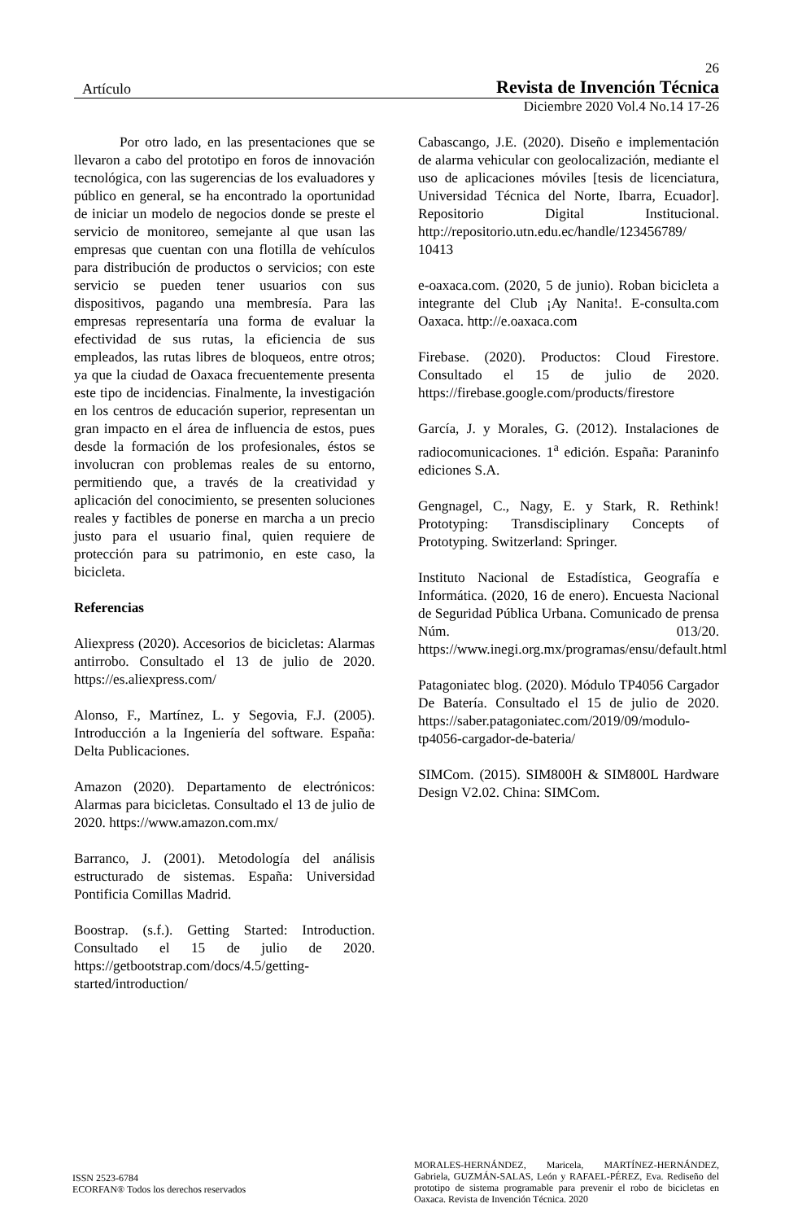26
Artículo Revista de Invención Técnica
Diciembre 2020 Vol.4 No.14 17-26
Por otro lado, en las presentaciones que se llevaron a cabo del prototipo en foros de innovación tecnológica, con las sugerencias de los evaluadores y público en general, se ha encontrado la oportunidad de iniciar un modelo de negocios donde se preste el servicio de monitoreo, semejante al que usan las empresas que cuentan con una flotilla de vehículos para distribución de productos o servicios; con este servicio se pueden tener usuarios con sus dispositivos, pagando una membresía. Para las empresas representaría una forma de evaluar la efectividad de sus rutas, la eficiencia de sus empleados, las rutas libres de bloqueos, entre otros; ya que la ciudad de Oaxaca frecuentemente presenta este tipo de incidencias. Finalmente, la investigación en los centros de educación superior, representan un gran impacto en el área de influencia de estos, pues desde la formación de los profesionales, éstos se involucran con problemas reales de su entorno, permitiendo que, a través de la creatividad y aplicación del conocimiento, se presenten soluciones reales y factibles de ponerse en marcha a un precio justo para el usuario final, quien requiere de protección para su patrimonio, en este caso, la bicicleta.
Referencias
Aliexpress (2020). Accesorios de bicicletas: Alarmas antirrobo. Consultado el 13 de julio de 2020. https://es.aliexpress.com/
Alonso, F., Martínez, L. y Segovia, F.J. (2005). Introducción a la Ingeniería del software. España: Delta Publicaciones.
Amazon (2020). Departamento de electrónicos: Alarmas para bicicletas. Consultado el 13 de julio de 2020. https://www.amazon.com.mx/
Barranco, J. (2001). Metodología del análisis estructurado de sistemas. España: Universidad Pontificia Comillas Madrid.
Boostrap. (s.f.). Getting Started: Introduction. Consultado el 15 de julio de 2020. https://getbootstrap.com/docs/4.5/getting-started/introduction/
Cabascango, J.E. (2020). Diseño e implementación de alarma vehicular con geolocalización, mediante el uso de aplicaciones móviles [tesis de licenciatura, Universidad Técnica del Norte, Ibarra, Ecuador]. Repositorio Digital Institucional. http://repositorio.utn.edu.ec/handle/123456789/ 10413
e-oaxaca.com. (2020, 5 de junio). Roban bicicleta a integrante del Club ¡Ay Nanita!. E-consulta.com Oaxaca. http://e.oaxaca.com
Firebase. (2020). Productos: Cloud Firestore. Consultado el 15 de julio de 2020. https://firebase.google.com/products/firestore
García, J. y Morales, G. (2012). Instalaciones de radiocomunicaciones. 1<sup>a</sup> edición. España: Paraninfo ediciones S.A.
Gengnagel, C., Nagy, E. y Stark, R. Rethink! Prototyping: Transdisciplinary Concepts of Prototyping. Switzerland: Springer.
Instituto Nacional de Estadística, Geografía e Informática. (2020, 16 de enero). Encuesta Nacional de Seguridad Pública Urbana. Comunicado de prensa Núm. 013/20. https://www.inegi.org.mx/programas/ensu/default.html
Patagoniatec blog. (2020). Módulo TP4056 Cargador De Batería. Consultado el 15 de julio de 2020. https://saber.patagoniatec.com/2019/09/modulo-tp4056-cargador-de-bateria/
SIMCom. (2015). SIM800H & SIM800L Hardware Design V2.02. China: SIMCom.
ISSN 2523-6784
ECORFAN® Todos los derechos reservados
MORALES-HERNÁNDEZ, Maricela, MARTÍNEZ-HERNÁNDEZ, Gabriela, GUZMÁN-SALAS, León y RAFAEL-PÉREZ, Eva. Rediseño del prototipo de sistema programable para prevenir el robo de bicicletas en Oaxaca. Revista de Invención Técnica. 2020